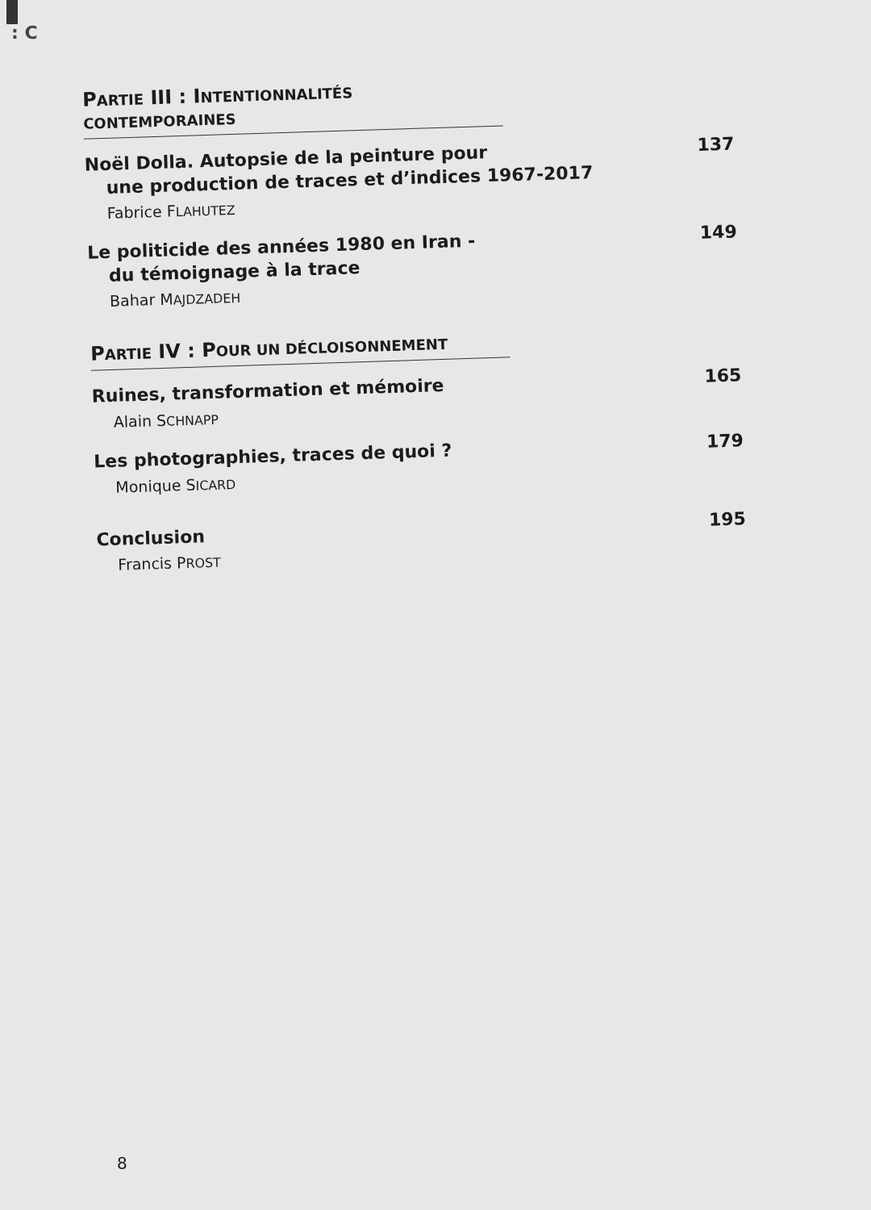: C
PARTIE III : INTENTIONNALITÉS CONTEMPORAINES
Noël Dolla. Autopsie de la peinture pour
une production de traces et d’indices 1967-2017
Fabrice FLAHUTEZ
137
Le politicide des années 1980 en Iran -
du témoignage à la trace
Bahar MAJDZADEH
149
PARTIE IV : POUR UN DÉCLOISONNEMENT
Ruines, transformation et mémoire
Alain SCHNAPP
165
Les photographies, traces de quoi ?
Monique SICARD
179
Conclusion
Francis PROST
195
8